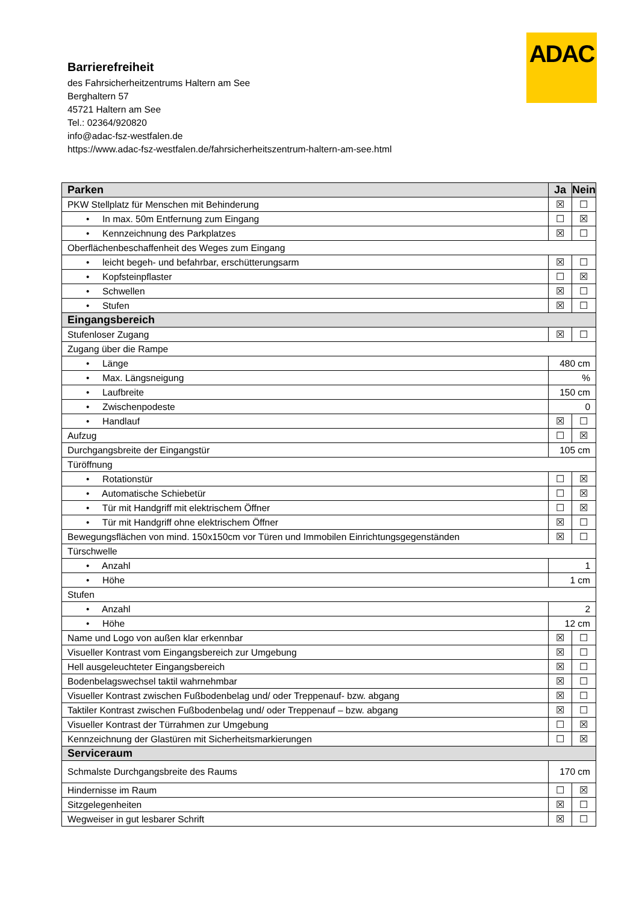ADAC
Barrierefreiheit
des Fahrsicherheitzentrums Haltern am See
Berghaltern 57
45721 Haltern am See
Tel.: 02364/920820
info@adac-fsz-westfalen.de
https://www.adac-fsz-westfalen.de/fahrsicherheitszentrum-haltern-am-see.html
| Parken | Ja | Nein |
| --- | --- | --- |
| PKW Stellplatz für Menschen mit Behinderung | ☒ | ☐ |
| • In max. 50m Entfernung zum Eingang | ☐ | ☒ |
| • Kennzeichnung des Parkplatzes | ☒ | ☐ |
| Oberflächenbeschaffenheit des Weges zum Eingang | | |
| • leicht begeh- und befahrbar, erschütterungsarm | ☒ | ☐ |
| • Kopfsteinpflaster | ☐ | ☒ |
| • Schwellen | ☒ | ☐ |
| • Stufen | ☒ | ☐ |
| Eingangsbereich | | |
| Stufenloser Zugang | ☒ | ☐ |
| Zugang über die Rampe | | |
| • Länge | 480 cm | |
| • Max. Längsneigung | % | |
| • Laufbreite | 150 cm | |
| • Zwischenpodeste | 0 | |
| • Handlauf | ☒ | ☐ |
| Aufzug | ☐ | ☒ |
| Durchgangsbreite der Eingangstür | 105 cm | |
| Türöffnung | | |
| • Rotationstür | ☐ | ☒ |
| • Automatische Schiebetür | ☐ | ☒ |
| • Tür mit Handgriff mit elektrischem Öffner | ☐ | ☒ |
| • Tür mit Handgriff ohne elektrischem Öffner | ☒ | ☐ |
| Bewegungsflächen von mind. 150x150cm vor Türen und Immobilen Einrichtungsgegenständen | ☒ | ☐ |
| Türschwelle | | |
| • Anzahl | 1 | |
| • Höhe | 1 cm | |
| Stufen | | |
| • Anzahl | 2 | |
| • Höhe | 12 cm | |
| Name und Logo von außen klar erkennbar | ☒ | ☐ |
| Visueller Kontrast vom Eingangsbereich zur Umgebung | ☒ | ☐ |
| Hell ausgeleuchteter Eingangsbereich | ☒ | ☐ |
| Bodenbelagswechsel taktil wahrnehmbar | ☒ | ☐ |
| Visueller Kontrast zwischen Fußbodenbelag und/ oder Treppenauf- bzw. abgang | ☒ | ☐ |
| Taktiler Kontrast zwischen Fußbodenbelag und/ oder Treppenauf – bzw. abgang | ☒ | ☐ |
| Visueller Kontrast der Türrahmen zur Umgebung | ☐ | ☒ |
| Kennzeichnung der Glastüren mit Sicherheitsmarkierungen | ☐ | ☒ |
| Serviceraum | | |
| Schmalste Durchgangsbreite des Raums | 170 cm | |
| Hindernisse im Raum | ☐ | ☒ |
| Sitzgelegenheiten | ☒ | ☐ |
| Wegweiser in gut lesbarer Schrift | ☒ | ☐ |